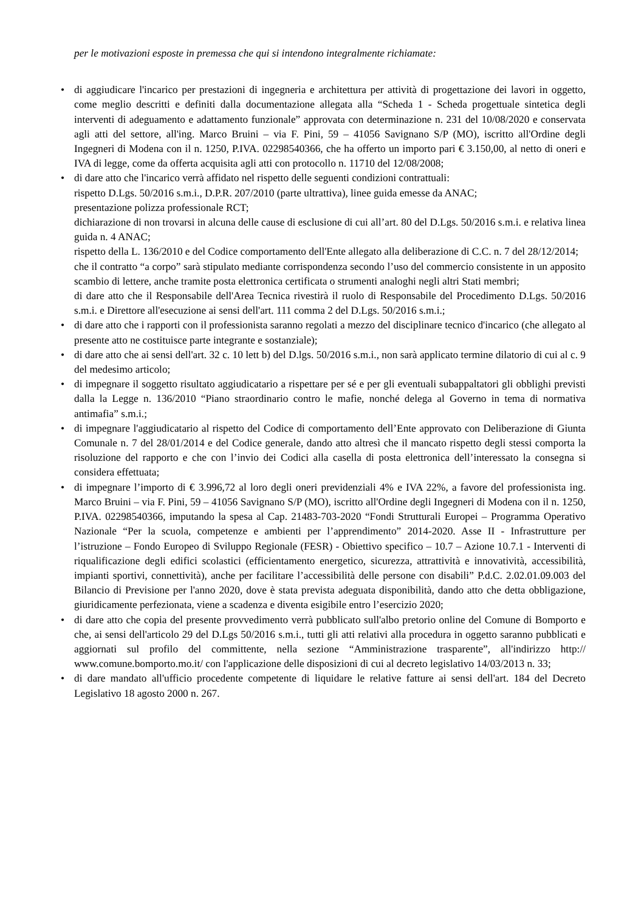per le motivazioni esposte in premessa che qui si intendono integralmente richiamate:
• di aggiudicare l'incarico per prestazioni di ingegneria e architettura per attività di progettazione dei lavori in oggetto, come meglio descritti e definiti dalla documentazione allegata alla “Scheda 1 - Scheda progettuale sintetica degli interventi di adeguamento e adattamento funzionale” approvata con determinazione n. 231 del 10/08/2020 e conservata agli atti del settore, all'ing. Marco Bruini – via F. Pini, 59 – 41056 Savignano S/P (MO), iscritto all'Ordine degli Ingegneri di Modena con il n. 1250, P.IVA. 02298540366, che ha offerto un importo pari € 3.150,00, al netto di oneri e IVA di legge, come da offerta acquisita agli atti con protocollo n. 11710 del 12/08/2008;
• di dare atto che l'incarico verrà affidato nel rispetto delle seguenti condizioni contrattuali:
rispetto D.Lgs. 50/2016 s.m.i., D.P.R. 207/2010 (parte ultrattiva), linee guida emesse da ANAC;
presentazione polizza professionale RCT;
dichiarazione di non trovarsi in alcuna delle cause di esclusione di cui all’art. 80 del D.Lgs. 50/2016 s.m.i. e relativa linea guida n. 4 ANAC;
rispetto della L. 136/2010 e del Codice comportamento dell'Ente allegato alla deliberazione di C.C. n. 7 del 28/12/2014;
che il contratto “a corpo” sarà stipulato mediante corrispondenza secondo l’uso del commercio consistente in un apposito scambio di lettere, anche tramite posta elettronica certificata o strumenti analoghi negli altri Stati membri;
di dare atto che il Responsabile dell'Area Tecnica rivestirà il ruolo di Responsabile del Procedimento D.Lgs. 50/2016 s.m.i. e Direttore all'esecuzione ai sensi dell'art. 111 comma 2 del D.Lgs. 50/2016 s.m.i.;
• di dare atto che i rapporti con il professionista saranno regolati a mezzo del disciplinare tecnico d'incarico (che allegato al presente atto ne costituisce parte integrante e sostanziale);
• di dare atto che ai sensi dell'art. 32 c. 10 lett b) del D.lgs. 50/2016 s.m.i., non sarà applicato termine dilatorio di cui al c. 9 del medesimo articolo;
• di impegnare il soggetto risultato aggiudicatario a rispettare per sé e per gli eventuali subappaltatori gli obblighi previsti dalla la Legge n. 136/2010 “Piano straordinario contro le mafie, nonché delega al Governo in tema di normativa antimafia” s.m.i.;
• di impegnare l'aggiudicatario al rispetto del Codice di comportamento dell’Ente approvato con Deliberazione di Giunta Comunale n. 7 del 28/01/2014 e del Codice generale, dando atto altresì che il mancato rispetto degli stessi comporta la risoluzione del rapporto e che con l’invio dei Codici alla casella di posta elettronica dell’interessato la consegna si considera effettuata;
• di impegnare l’importo di € 3.996,72 al loro degli oneri previdenziali 4% e IVA 22%, a favore del professionista ing. Marco Bruini – via F. Pini, 59 – 41056 Savignano S/P (MO), iscritto all'Ordine degli Ingegneri di Modena con il n. 1250, P.IVA. 02298540366, imputando la spesa al Cap. 21483-703-2020 “Fondi Strutturali Europei – Programma Operativo Nazionale “Per la scuola, competenze e ambienti per l’apprendimento” 2014-2020. Asse II - Infrastrutture per l’istruzione – Fondo Europeo di Sviluppo Regionale (FESR) - Obiettivo specifico – 10.7 – Azione 10.7.1 - Interventi di riqualificazione degli edifici scolastici (efficientamento energetico, sicurezza, attrattività e innovatività, accessibilità, impianti sportivi, connettività), anche per facilitare l’accessibilità delle persone con disabili” P.d.C. 2.02.01.09.003 del Bilancio di Previsione per l'anno 2020, dove è stata prevista adeguata disponibilità, dando atto che detta obbligazione, giuridicamente perfezionata, viene a scadenza e diventa esigibile entro l’esercizio 2020;
• di dare atto che copia del presente provvedimento verrà pubblicato sull'albo pretorio online del Comune di Bomporto e che, ai sensi dell'articolo 29 del D.Lgs 50/2016 s.m.i., tutti gli atti relativi alla procedura in oggetto saranno pubblicati e aggiornati sul profilo del committente, nella sezione “Amministrazione trasparente”, all'indirizzo http:// www.comune.bomporto.mo.it/ con l'applicazione delle disposizioni di cui al decreto legislativo 14/03/2013 n. 33;
• di dare mandato all'ufficio procedente competente di liquidare le relative fatture ai sensi dell'art. 184 del Decreto Legislativo 18 agosto 2000 n. 267.